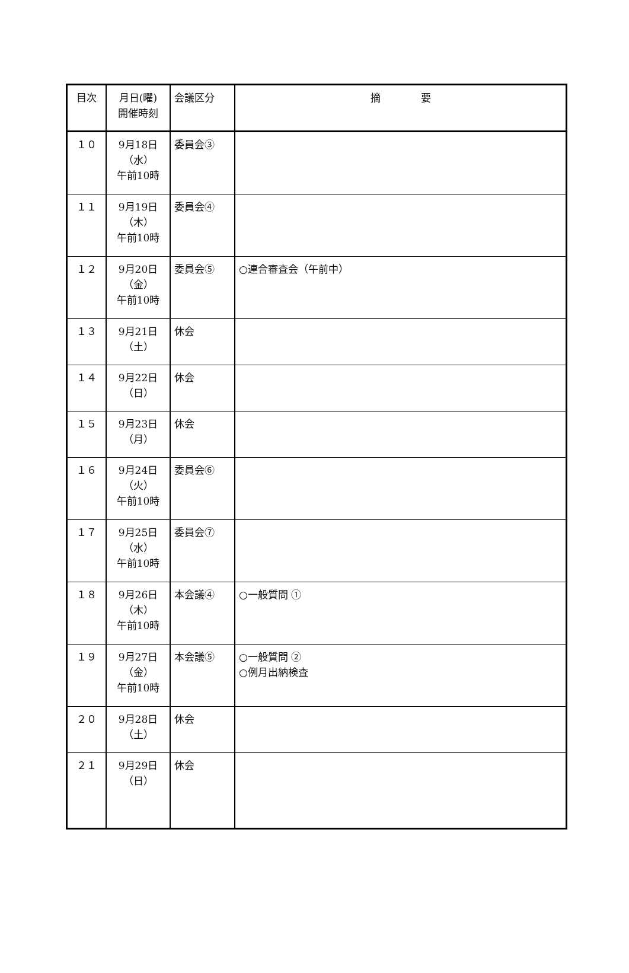| 目次 | 月日(曜) 開催時刻 | 会議区分 | 摘 要 |
| --- | --- | --- | --- |
| １０ | 9月18日 （水） 午前10時 | 委員会③ | |
| １１ | 9月19日 （木） 午前10時 | 委員会④ | |
| １２ | 9月20日 （金） 午前10時 | 委員会⑤ | ○連合審査会（午前中） |
| １３ | 9月21日 （土） | 休会 | |
| １４ | 9月22日 （日） | 休会 | |
| １５ | 9月23日 （月） | 休会 | |
| １６ | 9月24日 （火） 午前10時 | 委員会⑥ | |
| １７ | 9月25日 （水） 午前10時 | 委員会⑦ | |
| １８ | 9月26日 （木） 午前10時 | 本会議④ | ○一般質問 ① |
| １９ | 9月27日 （金） 午前10時 | 本会議⑤ | ○一般質問 ② ○例月出納検査 |
| ２０ | 9月28日 （土） | 休会 | |
| ２１ | 9月29日 （日） | 休会 | |